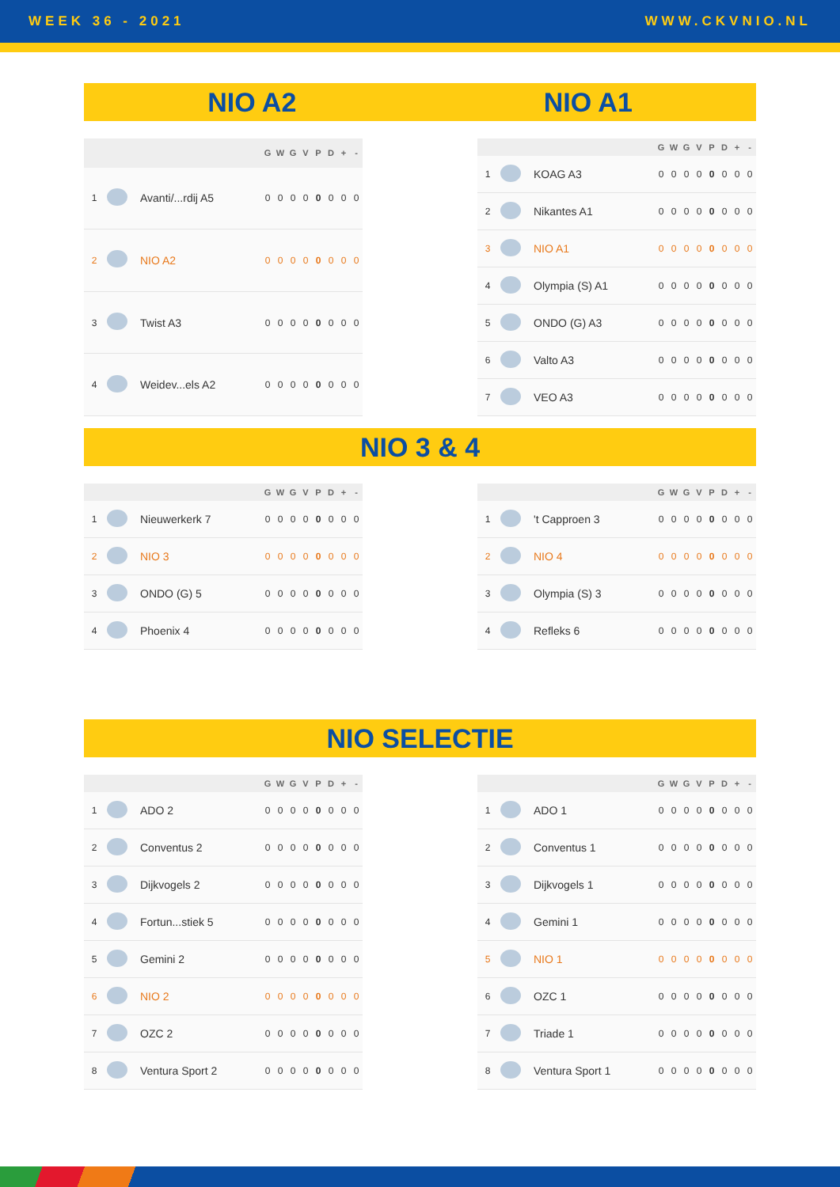WEEK 36 - 2021 WWW.CKVNIO.NL
NIO A2 NIO A1
| | | | G | W | G | V | P | D | + | - |
| --- | --- | --- | --- | --- | --- | --- | --- | --- | --- | --- |
| 1 | | Avanti/...rdij A5 | 0 | 0 | 0 | 0 | 0 | 0 | 0 | 0 |
| 2 | | NIO A2 | 0 | 0 | 0 | 0 | 0 | 0 | 0 | 0 |
| 3 | | Twist A3 | 0 | 0 | 0 | 0 | 0 | 0 | 0 | 0 |
| 4 | | Weidev...els A2 | 0 | 0 | 0 | 0 | 0 | 0 | 0 | 0 |
| | | | G | W | G | V | P | D | + | - |
| --- | --- | --- | --- | --- | --- | --- | --- | --- | --- | --- |
| 1 | | KOAG A3 | 0 | 0 | 0 | 0 | 0 | 0 | 0 | 0 |
| 2 | | Nikantes A1 | 0 | 0 | 0 | 0 | 0 | 0 | 0 | 0 |
| 3 | | NIO A1 | 0 | 0 | 0 | 0 | 0 | 0 | 0 | 0 |
| 4 | | Olympia (S) A1 | 0 | 0 | 0 | 0 | 0 | 0 | 0 | 0 |
| 5 | | ONDO (G) A3 | 0 | 0 | 0 | 0 | 0 | 0 | 0 | 0 |
| 6 | | Valto A3 | 0 | 0 | 0 | 0 | 0 | 0 | 0 | 0 |
| 7 | | VEO A3 | 0 | 0 | 0 | 0 | 0 | 0 | 0 | 0 |
NIO 3 & 4
| | | | G | W | G | V | P | D | + | - |
| --- | --- | --- | --- | --- | --- | --- | --- | --- | --- | --- |
| 1 | | Nieuwerkerk 7 | 0 | 0 | 0 | 0 | 0 | 0 | 0 | 0 |
| 2 | | NIO 3 | 0 | 0 | 0 | 0 | 0 | 0 | 0 | 0 |
| 3 | | ONDO (G) 5 | 0 | 0 | 0 | 0 | 0 | 0 | 0 | 0 |
| 4 | | Phoenix 4 | 0 | 0 | 0 | 0 | 0 | 0 | 0 | 0 |
| | | | G | W | G | V | P | D | + | - |
| --- | --- | --- | --- | --- | --- | --- | --- | --- | --- | --- |
| 1 | | 't Capproen 3 | 0 | 0 | 0 | 0 | 0 | 0 | 0 | 0 |
| 2 | | NIO 4 | 0 | 0 | 0 | 0 | 0 | 0 | 0 | 0 |
| 3 | | Olympia (S) 3 | 0 | 0 | 0 | 0 | 0 | 0 | 0 | 0 |
| 4 | | Refleks 6 | 0 | 0 | 0 | 0 | 0 | 0 | 0 | 0 |
NIO SELECTIE
| | | | G | W | G | V | P | D | + | - |
| --- | --- | --- | --- | --- | --- | --- | --- | --- | --- | --- |
| 1 | | ADO 2 | 0 | 0 | 0 | 0 | 0 | 0 | 0 | 0 |
| 2 | | Conventus 2 | 0 | 0 | 0 | 0 | 0 | 0 | 0 | 0 |
| 3 | | Dijkvogels 2 | 0 | 0 | 0 | 0 | 0 | 0 | 0 | 0 |
| 4 | | Fortun...stiek 5 | 0 | 0 | 0 | 0 | 0 | 0 | 0 | 0 |
| 5 | | Gemini 2 | 0 | 0 | 0 | 0 | 0 | 0 | 0 | 0 |
| 6 | | NIO 2 | 0 | 0 | 0 | 0 | 0 | 0 | 0 | 0 |
| 7 | | OZC 2 | 0 | 0 | 0 | 0 | 0 | 0 | 0 | 0 |
| 8 | | Ventura Sport 2 | 0 | 0 | 0 | 0 | 0 | 0 | 0 | 0 |
| | | | G | W | G | V | P | D | + | - |
| --- | --- | --- | --- | --- | --- | --- | --- | --- | --- | --- |
| 1 | | ADO 1 | 0 | 0 | 0 | 0 | 0 | 0 | 0 | 0 |
| 2 | | Conventus 1 | 0 | 0 | 0 | 0 | 0 | 0 | 0 | 0 |
| 3 | | Dijkvogels 1 | 0 | 0 | 0 | 0 | 0 | 0 | 0 | 0 |
| 4 | | Gemini 1 | 0 | 0 | 0 | 0 | 0 | 0 | 0 | 0 |
| 5 | | NIO 1 | 0 | 0 | 0 | 0 | 0 | 0 | 0 | 0 |
| 6 | | OZC 1 | 0 | 0 | 0 | 0 | 0 | 0 | 0 | 0 |
| 7 | | Triade 1 | 0 | 0 | 0 | 0 | 0 | 0 | 0 | 0 |
| 8 | | Ventura Sport 1 | 0 | 0 | 0 | 0 | 0 | 0 | 0 | 0 |